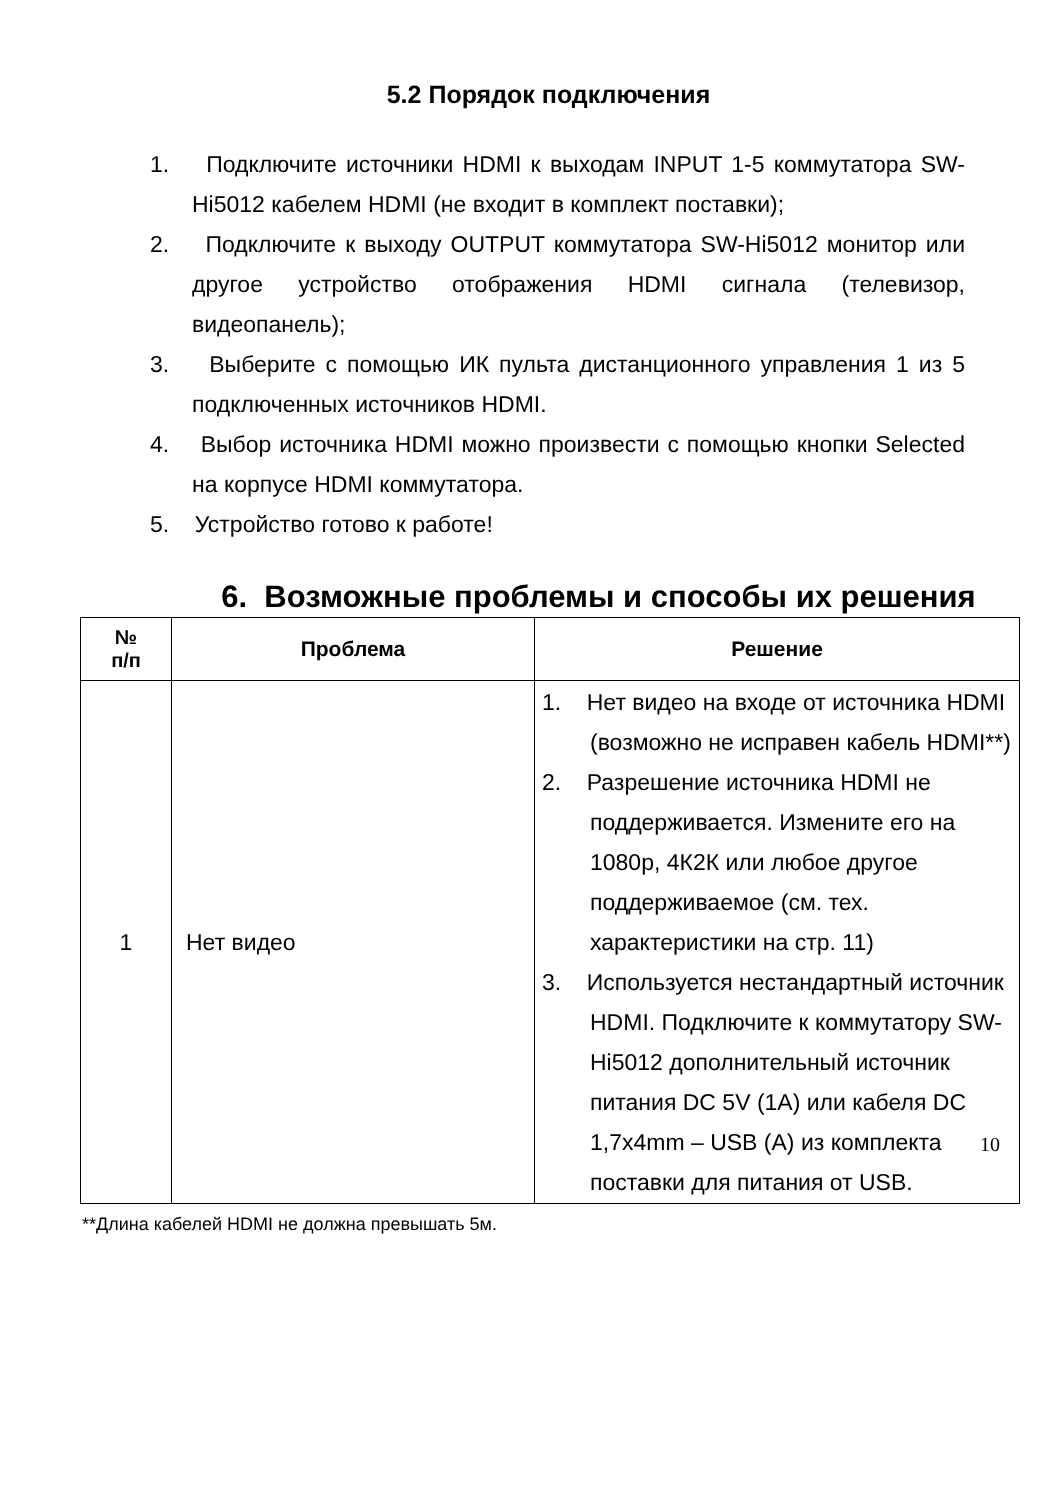5.2 Порядок подключения
1. Подключите источники HDMI к выходам INPUT 1-5 коммутатора SW-Hi5012 кабелем HDMI (не входит в комплект поставки);
2. Подключите к выходу OUTPUT коммутатора SW-Hi5012 монитор или другое устройство отображения HDMI сигнала (телевизор, видеопанель);
3. Выберите с помощью ИК пульта дистанционного управления 1 из 5 подключенных источников HDMI.
4. Выбор источника HDMI можно произвести с помощью кнопки Selected на корпусе HDMI коммутатора.
5. Устройство готово к работе!
6. Возможные проблемы и способы их решения
| № п/п | Проблема | Решение |
| --- | --- | --- |
| 1 | Нет видео | 1. Нет видео на входе от источника HDMI (возможно не исправен кабель HDMI**) 2. Разрешение источника HDMI не поддерживается. Измените его на 1080р, 4К2К или любое другое поддерживаемое (см. тех. характеристики на стр. 11) 3. Используется нестандартный источник HDMI. Подключите к коммутатору SW-Hi5012 дополнительный источник питания DC 5V (1A) или кабеля DC 1,7x4mm – USB (A) из комплекта поставки для питания от USB. |
**Длина кабелей HDMI не должна превышать 5м.
10